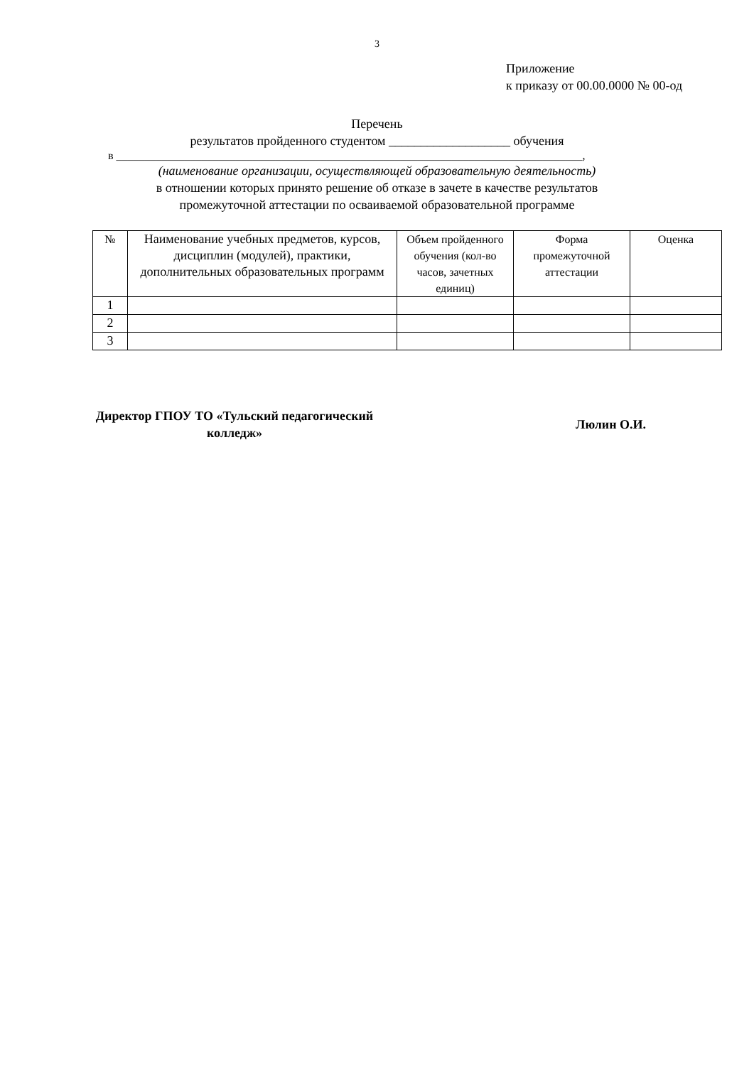3
Приложение
к приказу от 00.00.0000 № 00-од
Перечень
результатов пройденного студентом ___________________ обучения
в __________________________________________________________________________________,
(наименование организации, осуществляющей образовательную деятельность)
в отношении которых принято решение об отказе в зачете в качестве результатов
промежуточной аттестации по осваиваемой образовательной программе
| № | Наименование учебных предметов, курсов, дисциплин (модулей), практики, дополнительных образовательных программ | Объем пройденного обучения (кол-во часов, зачетных единиц) | Форма промежуточной аттестации | Оценка |
| --- | --- | --- | --- | --- |
| 1 | | | | |
| 2 | | | | |
| 3 | | | | |
Директор ГПОУ ТО «Тульский педагогический колледж»
Люлин О.И.